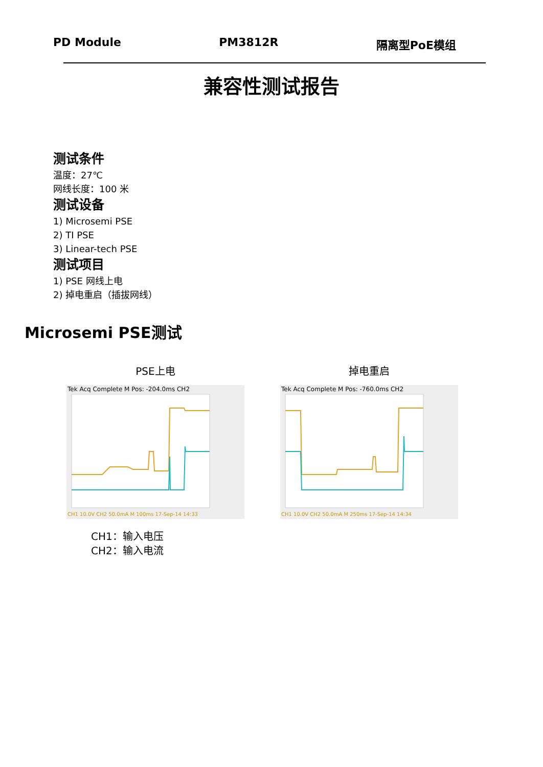PD Module PM3812R 隔离型PoE模组
兼容性测试报告
测试条件
温度：27℃
网线长度：100 米
测试设备
1) Microsemi PSE
2) TI PSE
3) Linear-tech PSE
测试项目
1) PSE 网线上电
2) 掉电重启（插拔网线）
Microsemi PSE测试
PSE上电
Tek Acq Complete M Pos: -204.0ms CH2
CH1 10.0V CH2 50.0mA M 100ms 17-Sep-14 14:33
掉电重启
Tek Acq Complete M Pos: -760.0ms CH2
CH1 10.0V CH2 50.0mA M 250ms 17-Sep-14 14:34
CH1：输入电压
CH2：输入电流